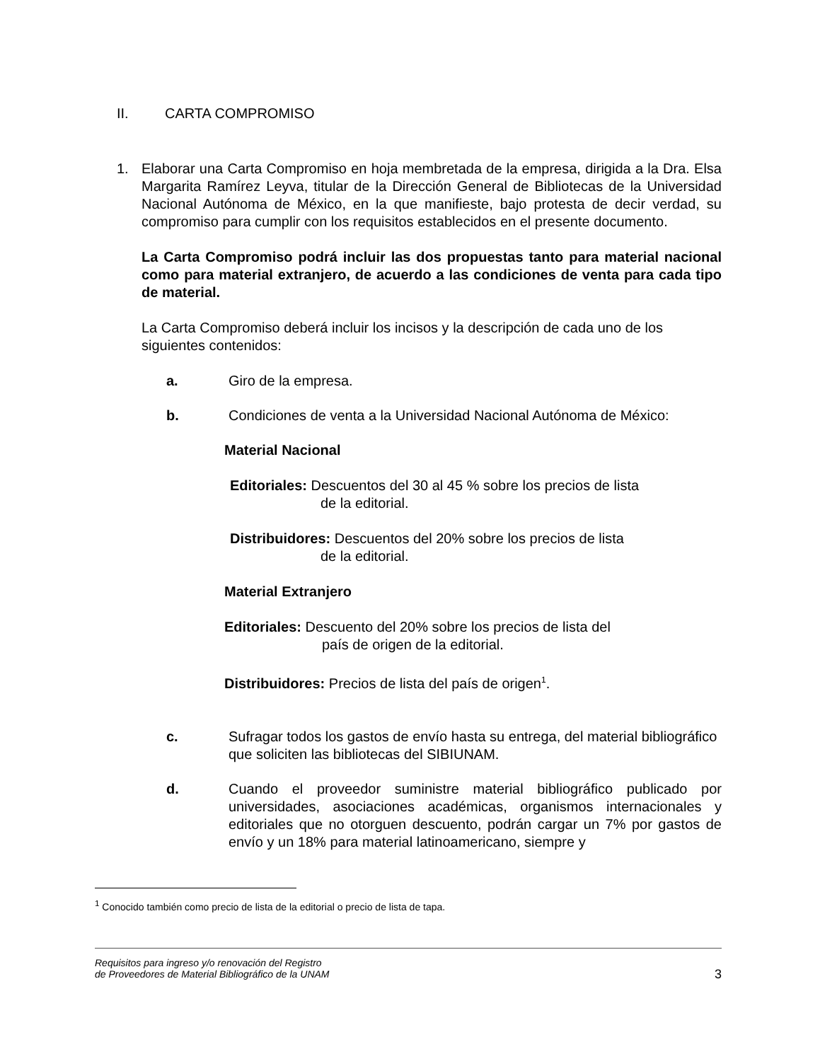II. CARTA COMPROMISO
1. Elaborar una Carta Compromiso en hoja membretada de la empresa, dirigida a la Dra. Elsa Margarita Ramírez Leyva, titular de la Dirección General de Bibliotecas de la Universidad Nacional Autónoma de México, en la que manifieste, bajo protesta de decir verdad, su compromiso para cumplir con los requisitos establecidos en el presente documento.
La Carta Compromiso podrá incluir las dos propuestas tanto para material nacional como para material extranjero, de acuerdo a las condiciones de venta para cada tipo de material.
La Carta Compromiso deberá incluir los incisos y la descripción de cada uno de los siguientes contenidos:
a. Giro de la empresa.
b. Condiciones de venta a la Universidad Nacional Autónoma de México:
Material Nacional
Editoriales: Descuentos del 30 al 45 % sobre los precios de lista
de la editorial.
Distribuidores: Descuentos del 20% sobre los precios de lista
de la editorial.
Material Extranjero
Editoriales: Descuento del 20% sobre los precios de lista del
país de origen de la editorial.
Distribuidores: Precios de lista del país de origen<sup>1</sup>.
c. Sufragar todos los gastos de envío hasta su entrega, del material bibliográfico que soliciten las bibliotecas del SIBIUNAM.
d. Cuando el proveedor suministre material bibliográfico publicado por universidades, asociaciones académicas, organismos internacionales y editoriales que no otorguen descuento, podrán cargar un 7% por gastos de envío y un 18% para material latinoamericano, siempre y
<sup>1</sup> Conocido también como precio de lista de la editorial o precio de lista de tapa.
Requisitos para ingreso y/o renovación del Registro
de Proveedores de Material Bibliográfico de la UNAM 3